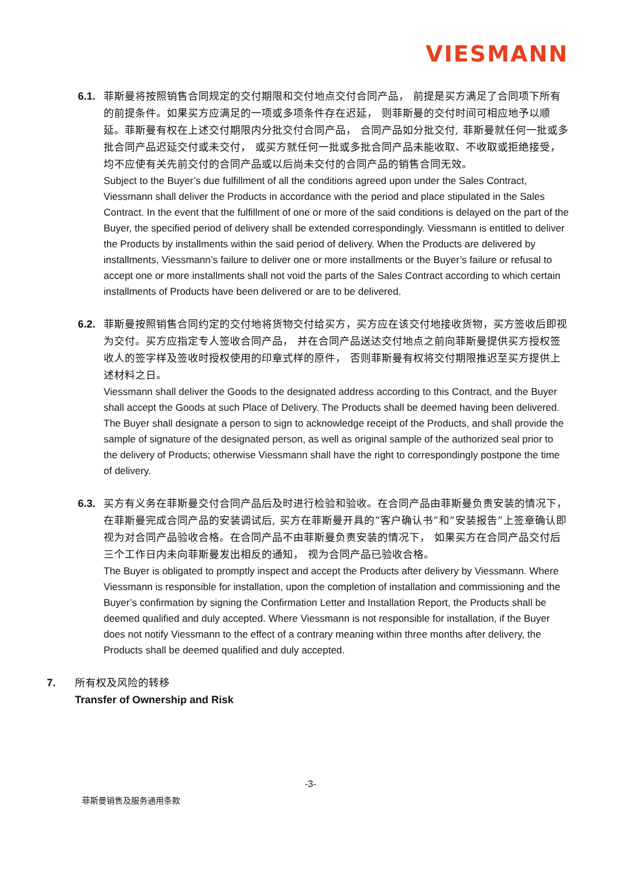VIESMANN
6.1. 菲斯曼将按照销售合同规定的交付期限和交付地点交付合同产品， 前提是买方满足了合同项下所有的前提条件。如果买方应满足的一项或多项条件存在迟延， 则菲斯曼的交付时间可相应地予以顺延。菲斯曼有权在上述交付期限内分批交付合同产品， 合同产品如分批交付, 菲斯曼就任何一批或多批合同产品迟延交付或未交付， 或买方就任何一批或多批合同产品未能收取、不收取或拒绝接受， 均不应使有关先前交付的合同产品或以后尚未交付的合同产品的销售合同无效。
Subject to the Buyer’s due fulfillment of all the conditions agreed upon under the Sales Contract, Viessmann shall deliver the Products in accordance with the period and place stipulated in the Sales Contract. In the event that the fulfillment of one or more of the said conditions is delayed on the part of the Buyer, the specified period of delivery shall be extended correspondingly. Viessmann is entitled to deliver the Products by installments within the said period of delivery. When the Products are delivered by installments, Viessmann’s failure to deliver one or more installments or the Buyer’s failure or refusal to accept one or more installments shall not void the parts of the Sales Contract according to which certain installments of Products have been delivered or are to be delivered.
6.2. 菲斯曼按照销售合同约定的交付地将货物交付给买方，买方应在该交付地接收货物，买方签收后即视为交付。买方应指定专人签收合同产品， 并在合同产品送达交付地点之前向菲斯曼提供买方授权签收人的签字样及签收时授权使用的印章式样的原件， 否则菲斯曼有权将交付期限推迟至买方提供上述材料之日。
Viessmann shall deliver the Goods to the designated address according to this Contract, and the Buyer shall accept the Goods at such Place of Delivery. The Products shall be deemed having been delivered. The Buyer shall designate a person to sign to acknowledge receipt of the Products, and shall provide the sample of signature of the designated person, as well as original sample of the authorized seal prior to the delivery of Products; otherwise Viessmann shall have the right to correspondingly postpone the time of delivery.
6.3. 买方有义务在菲斯曼交付合同产品后及时进行检验和验收。在合同产品由菲斯曼负责安装的情况下， 在菲斯曼完成合同产品的安装调试后, 买方在菲斯曼开具的“客户确认书”和”安装报告”上签章确认即视为对合同产品验收合格。在合同产品不由菲斯曼负责安装的情况下， 如果买方在合同产品交付后三个工作日内未向菲斯曼发出相反的通知， 视为合同产品已验收合格。
The Buyer is obligated to promptly inspect and accept the Products after delivery by Viessmann. Where Viessmann is responsible for installation, upon the completion of installation and commissioning and the Buyer’s confirmation by signing the Confirmation Letter and Installation Report, the Products shall be deemed qualified and duly accepted. Where Viessmann is not responsible for installation, if the Buyer does not notify Viessmann to the effect of a contrary meaning within three months after delivery, the Products shall be deemed qualified and duly accepted.
7. 所有权及风险的转移
Transfer of Ownership and Risk
-3-
菲斯曼销售及服务通用条款